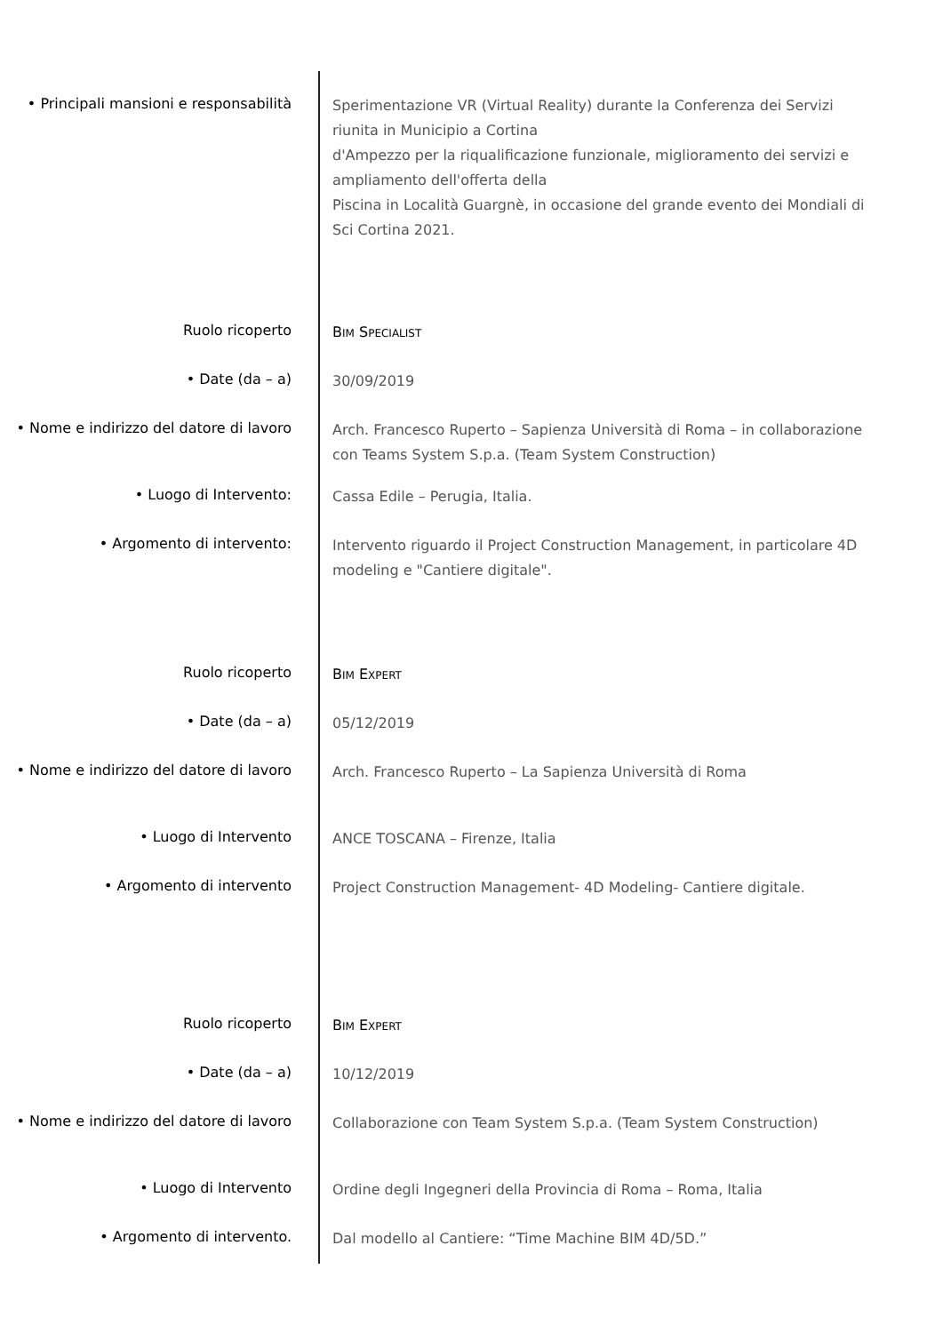• Principali mansioni e responsabilità
Sperimentazione VR (Virtual Reality) durante la Conferenza dei Servizi riunita in Municipio a Cortina
d'Ampezzo per la riqualificazione funzionale, miglioramento dei servizi e ampliamento dell'offerta della
Piscina in Località Guargnè, in occasione del grande evento dei Mondiali di Sci Cortina 2021.
Ruolo ricoperto
BIM SPECIALIST
• Date (da – a)
30/09/2019
• Nome e indirizzo del datore di lavoro
Arch. Francesco Ruperto – Sapienza Università di Roma – in collaborazione con Teams System S.p.a. (Team System Construction)
• Luogo di Intervento:
Cassa Edile – Perugia, Italia.
• Argomento di intervento:
Intervento riguardo il Project Construction Management, in particolare 4D modeling e "Cantiere digitale".
Ruolo ricoperto
BIM EXPERT
• Date (da – a)
05/12/2019
• Nome e indirizzo del datore di lavoro
Arch. Francesco Ruperto – La Sapienza Università di Roma
• Luogo di Intervento
ANCE TOSCANA – Firenze, Italia
• Argomento di intervento
Project Construction Management- 4D Modeling- Cantiere digitale.
Ruolo ricoperto
BIM EXPERT
• Date (da – a)
10/12/2019
• Nome e indirizzo del datore di lavoro
Collaborazione con Team System S.p.a. (Team System Construction)
• Luogo di Intervento
Ordine degli Ingegneri della Provincia di Roma – Roma, Italia
• Argomento di intervento.
Dal modello al Cantiere: “Time Machine BIM 4D/5D.”